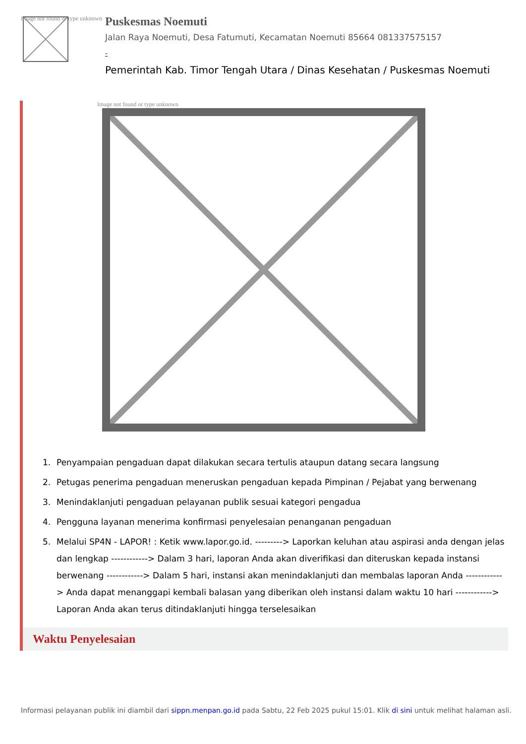Image not found or type unknown
Puskesmas Noemuti
Jalan Raya Noemuti, Desa Fatumuti, Kecamatan Noemuti 85664 081337575157
-
Pemerintah Kab. Timor Tengah Utara / Dinas Kesehatan / Puskesmas Noemuti
Image not found or type unknown
1. Penyampaian pengaduan dapat dilakukan secara tertulis ataupun datang secara langsung
2. Petugas penerima pengaduan meneruskan pengaduan kepada Pimpinan / Pejabat yang berwenang
3. Menindaklanjuti pengaduan pelayanan publik sesuai kategori pengadua
4. Pengguna layanan menerima konfirmasi penyelesaian penanganan pengaduan
5. Melalui SP4N - LAPOR! : Ketik www.lapor.go.id. ---------> Laporkan keluhan atau aspirasi anda dengan jelas dan lengkap ------------> Dalam 3 hari, laporan Anda akan diverifikasi dan diteruskan kepada instansi berwenang ------------> Dalam 5 hari, instansi akan menindaklanjuti dan membalas laporan Anda ------------> Anda dapat menanggapi kembali balasan yang diberikan oleh instansi dalam waktu 10 hari ------------> Laporan Anda akan terus ditindaklanjuti hingga terselesaikan
Waktu Penyelesaian
Informasi pelayanan publik ini diambil dari sippn.menpan.go.id pada Sabtu, 22 Feb 2025 pukul 15:01. Klik di sini untuk melihat halaman asli.